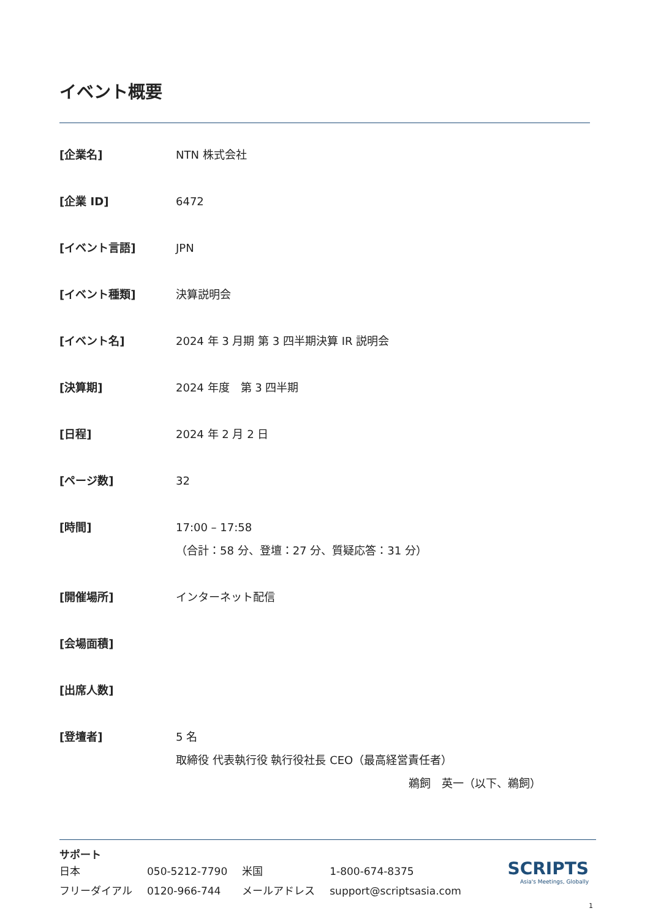イベント概要
| [企業名] | NTN 株式会社 |
| [企業 ID] | 6472 |
| [イベント言語] | JPN |
| [イベント種類] | 決算説明会 |
| [イベント名] | 2024 年 3 月期 第 3 四半期決算 IR 説明会 |
| [決算期] | 2024 年度 第 3 四半期 |
| [日程] | 2024 年 2 月 2 日 |
| [ページ数] | 32 |
| [時間] | 17:00 – 17:58 （合計：58 分、登壇：27 分、質疑応答：31 分） |
| [開催場所] | インターネット配信 |
| [会場面積] | |
| [出席人数] | |
| [登壇者] | 5 名 取締役 代表執行役 執行役社長 CEO（最高経営責任者） 鵜飼 英一（以下、鵜飼） |
サポート
SCRIPTS
Asia's Meetings, Globally
| 日本 | 050-5212-7790 | 米国 | 1-800-674-8375 |
| フリーダイアル | 0120-966-744 | メールアドレス | support@scriptsasia.com |
1